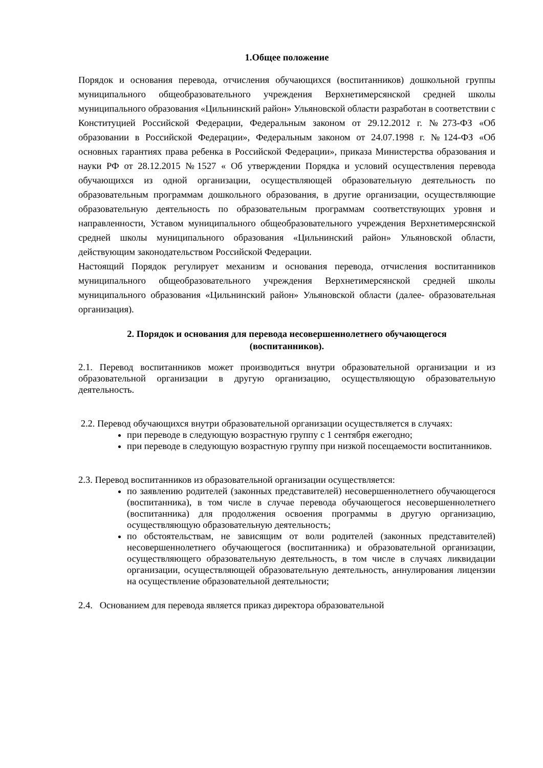1.Общее положение
Порядок и основания перевода, отчисления обучающихся (воспитанников) дошкольной группы муниципального общеобразовательного учреждения Верхнетимерсянской средней школы муниципального образования «Цильнинский район» Ульяновской области разработан в соответствии с Конституцией Российской Федерации, Федеральным законом от 29.12.2012 г. №273-ФЗ «Об образовании в Российской Федерации», Федеральным законом от 24.07.1998 г. №124-ФЗ «Об основных гарантиях права ребенка в Российской Федерации», приказа Министерства образования и науки РФ от 28.12.2015 №1527 « Об утверждении Порядка и условий осуществления перевода обучающихся из одной организации, осуществляющей образовательную деятельность по образовательным программам дошкольного образования, в другие организации, осуществляющие образовательную деятельность по образовательным программам соответствующих уровня и направленности, Уставом муниципального общеобразовательного учреждения Верхнетимерсянской средней школы муниципального образования «Цильнинский район» Ульяновской области, действующим законодательством Российской Федерации.
Настоящий Порядок регулирует механизм и основания перевода, отчисления воспитанников муниципального общеобразовательного учреждения Верхнетимерсянской средней школы муниципального образования «Цильнинский район» Ульяновской области (далее- образовательная организация).
2. Порядок и основания для перевода несовершеннолетнего обучающегося
(воспитанников).
2.1. Перевод воспитанников может производиться внутри образовательной организации и из образовательной организации в другую организацию, осуществляющую образовательную деятельность.
2.2. Перевод обучающихся внутри образовательной организации осуществляется в случаях:
при переводе в следующую возрастную группу с 1 сентября ежегодно;
при переводе в следующую возрастную группу при низкой посещаемости воспитанников.
2.3. Перевод воспитанников из образовательной организации осуществляется:
по заявлению родителей (законных представителей) несовершеннолетнего обучающегося (воспитанника), в том числе в случае перевода обучающегося несовершеннолетнего (воспитанника) для продолжения освоения программы в другую организацию, осуществляющую образовательную деятельность;
по обстоятельствам, не зависящим от воли родителей (законных представителей) несовершеннолетнего обучающегося (воспитанника) и образовательной организации, осуществляющего образовательную деятельность, в том числе в случаях ликвидации организации, осуществляющей образовательную деятельность, аннулирования лицензии на осуществление образовательной деятельности;
2.4. Основанием для перевода является приказ директора образовательной